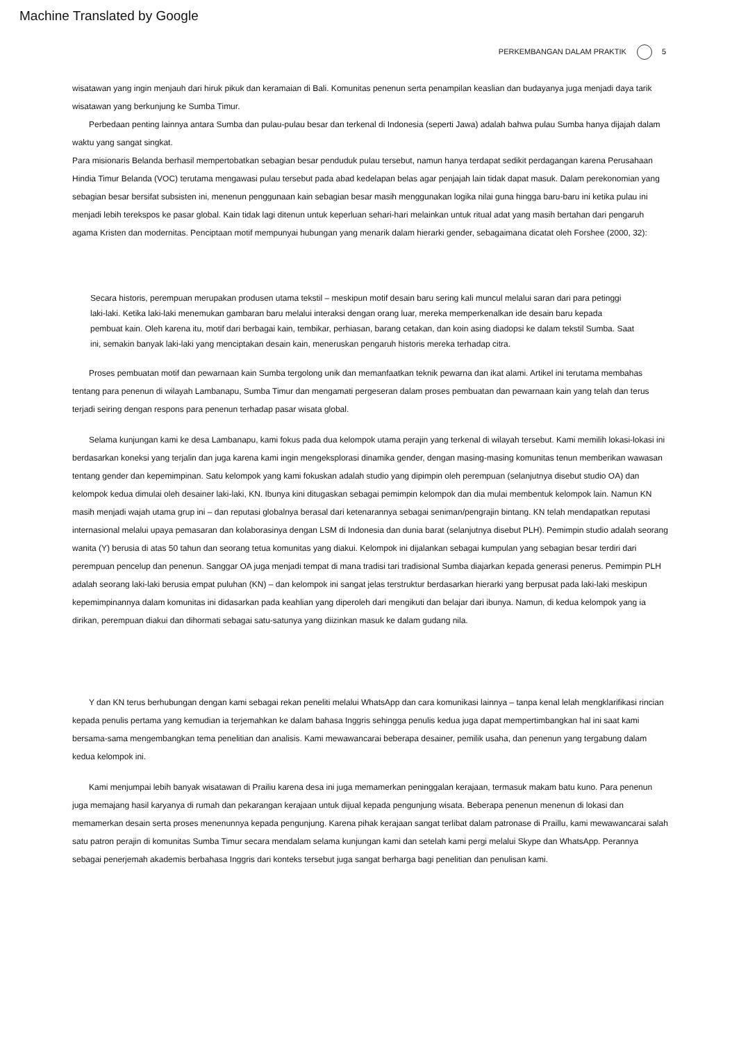Machine Translated by Google
PERKEMBANGAN DALAM PRAKTIK 5
wisatawan yang ingin menjauh dari hiruk pikuk dan keramaian di Bali. Komunitas penenun serta penampilan keaslian dan budayanya juga menjadi daya tarik wisatawan yang berkunjung ke Sumba Timur.
Perbedaan penting lainnya antara Sumba dan pulau-pulau besar dan terkenal di Indonesia (seperti Jawa) adalah bahwa pulau Sumba hanya dijajah dalam waktu yang sangat singkat.
Para misionaris Belanda berhasil mempertobatkan sebagian besar penduduk pulau tersebut, namun hanya terdapat sedikit perdagangan karena Perusahaan Hindia Timur Belanda (VOC) terutama mengawasi pulau tersebut pada abad kedelapan belas agar penjajah lain tidak dapat masuk. Dalam perekonomian yang sebagian besar bersifat subsisten ini, menenun penggunaan kain sebagian besar masih menggunakan logika nilai guna hingga baru-baru ini ketika pulau ini menjadi lebih terekspos ke pasar global. Kain tidak lagi ditenun untuk keperluan sehari-hari melainkan untuk ritual adat yang masih bertahan dari pengaruh agama Kristen dan modernitas. Penciptaan motif mempunyai hubungan yang menarik dalam hierarki gender, sebagaimana dicatat oleh Forshee (2000, 32):
Secara historis, perempuan merupakan produsen utama tekstil – meskipun motif desain baru sering kali muncul melalui saran dari para petinggi laki-laki. Ketika laki-laki menemukan gambaran baru melalui interaksi dengan orang luar, mereka memperkenalkan ide desain baru kepada pembuat kain. Oleh karena itu, motif dari berbagai kain, tembikar, perhiasan, barang cetakan, dan koin asing diadopsi ke dalam tekstil Sumba. Saat ini, semakin banyak laki-laki yang menciptakan desain kain, meneruskan pengaruh historis mereka terhadap citra.
Proses pembuatan motif dan pewarnaan kain Sumba tergolong unik dan memanfaatkan teknik pewarna dan ikat alami. Artikel ini terutama membahas tentang para penenun di wilayah Lambanapu, Sumba Timur dan mengamati pergeseran dalam proses pembuatan dan pewarnaan kain yang telah dan terus terjadi seiring dengan respons para penenun terhadap pasar wisata global.
Selama kunjungan kami ke desa Lambanapu, kami fokus pada dua kelompok utama perajin yang terkenal di wilayah tersebut. Kami memilih lokasi-lokasi ini berdasarkan koneksi yang terjalin dan juga karena kami ingin mengeksplorasi dinamika gender, dengan masing-masing komunitas tenun memberikan wawasan tentang gender dan kepemimpinan. Satu kelompok yang kami fokuskan adalah studio yang dipimpin oleh perempuan (selanjutnya disebut studio OA) dan kelompok kedua dimulai oleh desainer laki-laki, KN. Ibunya kini ditugaskan sebagai pemimpin kelompok dan dia mulai membentuk kelompok lain. Namun KN masih menjadi wajah utama grup ini – dan reputasi globalnya berasal dari ketenarannya sebagai seniman/pengrajin bintang. KN telah mendapatkan reputasi internasional melalui upaya pemasaran dan kolaborasinya dengan LSM di Indonesia dan dunia barat (selanjutnya disebut PLH). Pemimpin studio adalah seorang wanita (Y) berusia di atas 50 tahun dan seorang tetua komunitas yang diakui. Kelompok ini dijalankan sebagai kumpulan yang sebagian besar terdiri dari perempuan pencelup dan penenun. Sanggar OA juga menjadi tempat di mana tradisi tari tradisional Sumba diajarkan kepada generasi penerus. Pemimpin PLH adalah seorang laki-laki berusia empat puluhan (KN) – dan kelompok ini sangat jelas terstruktur berdasarkan hierarki yang berpusat pada laki-laki meskipun kepemimpinannya dalam komunitas ini didasarkan pada keahlian yang diperoleh dari mengikuti dan belajar dari ibunya. Namun, di kedua kelompok yang ia dirikan, perempuan diakui dan dihormati sebagai satu-satunya yang diizinkan masuk ke dalam gudang nila.
Y dan KN terus berhubungan dengan kami sebagai rekan peneliti melalui WhatsApp dan cara komunikasi lainnya – tanpa kenal lelah mengklarifikasi rincian kepada penulis pertama yang kemudian ia terjemahkan ke dalam bahasa Inggris sehingga penulis kedua juga dapat mempertimbangkan hal ini saat kami bersama-sama mengembangkan tema penelitian dan analisis. Kami mewawancarai beberapa desainer, pemilik usaha, dan penenun yang tergabung dalam kedua kelompok ini.
Kami menjumpai lebih banyak wisatawan di Prailiu karena desa ini juga memamerkan peninggalan kerajaan, termasuk makam batu kuno. Para penenun juga memajang hasil karyanya di rumah dan pekarangan kerajaan untuk dijual kepada pengunjung wisata. Beberapa penenun menenun di lokasi dan memamerkan desain serta proses menenunnya kepada pengunjung. Karena pihak kerajaan sangat terlibat dalam patronase di Praillu, kami mewawancarai salah satu patron perajin di komunitas Sumba Timur secara mendalam selama kunjungan kami dan setelah kami pergi melalui Skype dan WhatsApp. Perannya sebagai penerjemah akademis berbahasa Inggris dari konteks tersebut juga sangat berharga bagi penelitian dan penulisan kami.